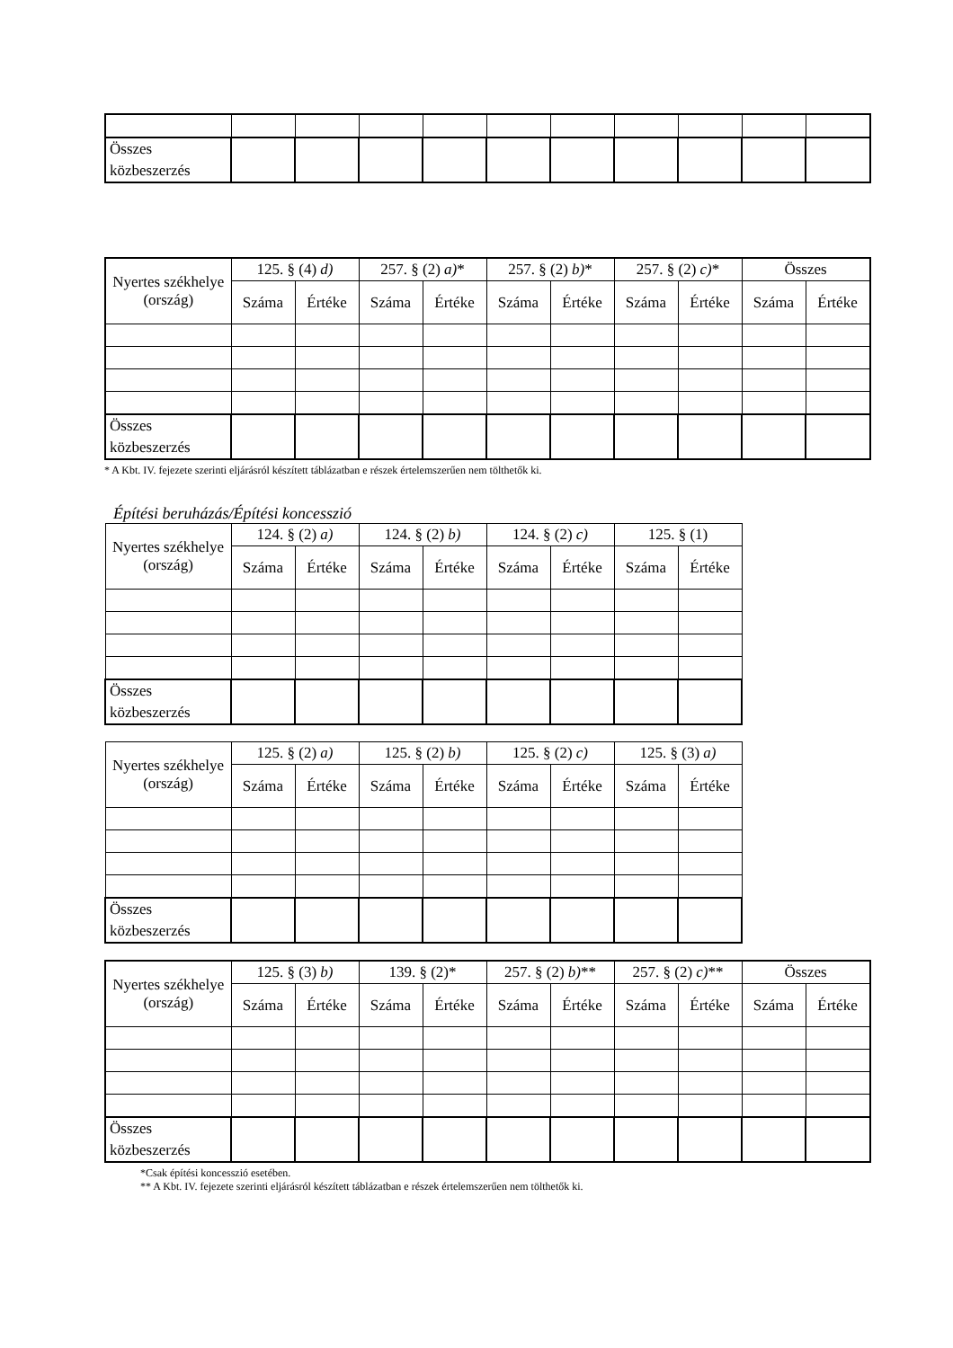| Összes közbeszerzés | | | | | | | | | | |
| Nyertes székhelye (ország) | 125. § (4) d) | | 257. § (2) a) * | | 257. § (2) b) * | | 257. § (2) c) * | | Összes | |
| --- | --- | --- | --- | --- | --- | --- | --- | --- | --- | --- |
| | Száma | Értéke | Száma | Értéke | Száma | Értéke | Száma | Értéke | Száma | Értéke |
| Összes közbeszerzés | | | | | | | | | | |
* A Kbt. IV. fejezete szerinti eljárásról készített táblázatban e részek értelemszerűen nem tölthetők ki.
Építési beruházás/Építési koncesszió
| Nyertes székhelye (ország) | 124. § (2) a) | | 124. § (2) b) | | 124. § (2) c) | | 125. § (1) | |
| --- | --- | --- | --- | --- | --- | --- | --- | --- |
| | Száma | Értéke | Száma | Értéke | Száma | Értéke | Száma | Értéke |
| Összes közbeszerzés | | | | | | | | |
| Nyertes székhelye (ország) | 125. § (2) a) | | 125. § (2) b) | | 125. § (2) c) | | 125. § (3) a) | |
| --- | --- | --- | --- | --- | --- | --- | --- | --- |
| | Száma | Értéke | Száma | Értéke | Száma | Értéke | Száma | Értéke |
| Összes közbeszerzés | | | | | | | | |
| Nyertes székhelye (ország) | 125. § (3) b) | | 139. § (2)* | | 257. § (2) b) ** | | 257. § (2) c) ** | | Összes | |
| --- | --- | --- | --- | --- | --- | --- | --- | --- | --- | --- |
| | Száma | Értéke | Száma | Értéke | Száma | Értéke | Száma | Értéke | Száma | Értéke |
| Összes közbeszerzés | | | | | | | | | | |
*Csak építési koncesszió esetében.
** A Kbt. IV. fejezete szerinti eljárásról készített táblázatban e részek értelemszerűen nem tölthetők ki.